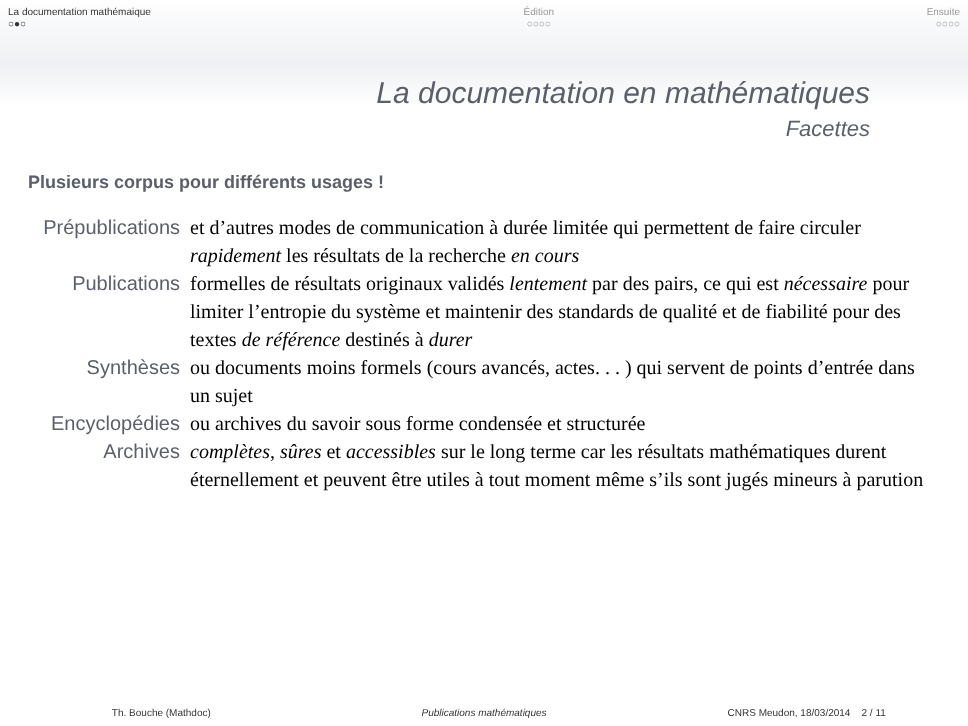La documentation mathémaique
○●○
Édition
○○○○
Ensuite
○○○○
La documentation en mathématiques
Facettes
Plusieurs corpus pour différents usages !
Prépublications et d’autres modes de communication à durée limitée qui permettent de faire circuler rapidement les résultats de la recherche en cours
Publications formelles de résultats originaux validés lentement par des pairs, ce qui est nécessaire pour limiter l’entropie du système et maintenir des standards de qualité et de fiabilité pour des textes de référence destinés à durer
Synthèses ou documents moins formels (cours avancés, actes. . . ) qui servent de points d’entrée dans un sujet
Encyclopédies ou archives du savoir sous forme condensée et structurée
Archives complètes, sûres et accessibles sur le long terme car les résultats mathématiques durent éternellement et peuvent être utiles à tout moment même s’ils sont jugés mineurs à parution
Th. Bouche (Mathdoc) Publications mathématiques CNRS Meudon, 18/03/2014 2 / 11